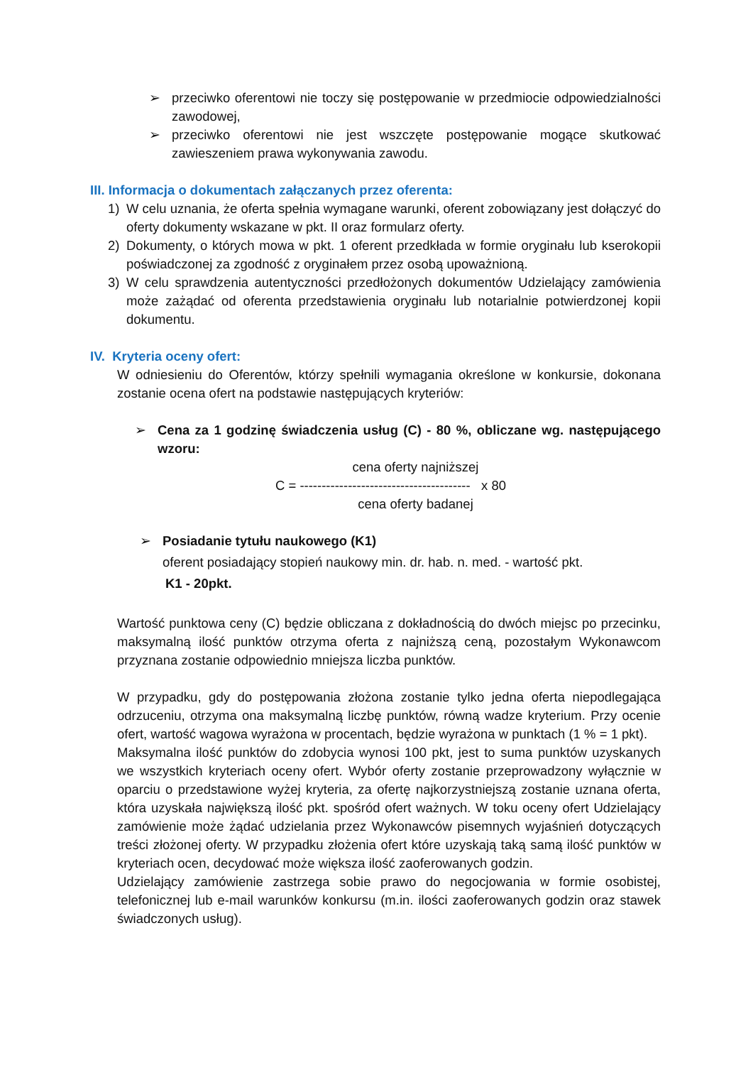➢ przeciwko oferentowi nie toczy się postępowanie w przedmiocie odpowiedzialności zawodowej,
➢ przeciwko oferentowi nie jest wszczęte postępowanie mogące skutkować zawieszeniem prawa wykonywania zawodu.
III. Informacja o dokumentach załączanych przez oferenta:
1) W celu uznania, że oferta spełnia wymagane warunki, oferent zobowiązany jest dołączyć do oferty dokumenty wskazane w pkt. II oraz formularz oferty.
2) Dokumenty, o których mowa w pkt. 1 oferent przedkłada w formie oryginału lub kserokopii poświadczonej za zgodność z oryginałem przez osobą upoważnioną.
3) W celu sprawdzenia autentyczności przedłożonych dokumentów Udzielający zamówienia może zażądać od oferenta przedstawienia oryginału lub notarialnie potwierdzonej kopii dokumentu.
IV. Kryteria oceny ofert:
W odniesieniu do Oferentów, którzy spełnili wymagania określone w konkursie, dokonana zostanie ocena ofert na podstawie następujących kryteriów:
➢ Cena za 1 godzinę świadczenia usług (C) - 80 %, obliczane wg. następującego wzoru:
cena oferty najniższej
C = --------------------------------------- x 80
cena oferty badanej
➢ Posiadanie tytułu naukowego (K1)
oferent posiadający stopień naukowy min. dr. hab. n. med. - wartość pkt.
K1 - 20pkt.
Wartość punktowa ceny (C) będzie obliczana z dokładnością do dwóch miejsc po przecinku, maksymalną ilość punktów otrzyma oferta z najniższą ceną, pozostałym Wykonawcom przyznana zostanie odpowiednio mniejsza liczba punktów.
W przypadku, gdy do postępowania złożona zostanie tylko jedna oferta niepodlegająca odrzuceniu, otrzyma ona maksymalną liczbę punktów, równą wadze kryterium. Przy ocenie ofert, wartość wagowa wyrażona w procentach, będzie wyrażona w punktach (1 % = 1 pkt).
Maksymalna ilość punktów do zdobycia wynosi 100 pkt, jest to suma punktów uzyskanych we wszystkich kryteriach oceny ofert. Wybór oferty zostanie przeprowadzony wyłącznie w oparciu o przedstawione wyżej kryteria, za ofertę najkorzystniejszą zostanie uznana oferta, która uzyskała największą ilość pkt. spośród ofert ważnych. W toku oceny ofert Udzielający zamówienie może żądać udzielania przez Wykonawców pisemnych wyjaśnień dotyczących treści złożonej oferty. W przypadku złożenia ofert które uzyskają taką samą ilość punktów w kryteriach ocen, decydować może większa ilość zaoferowanych godzin.
Udzielający zamówienie zastrzega sobie prawo do negocjowania w formie osobistej, telefonicznej lub e-mail warunków konkursu (m.in. ilości zaoferowanych godzin oraz stawek świadczonych usług).